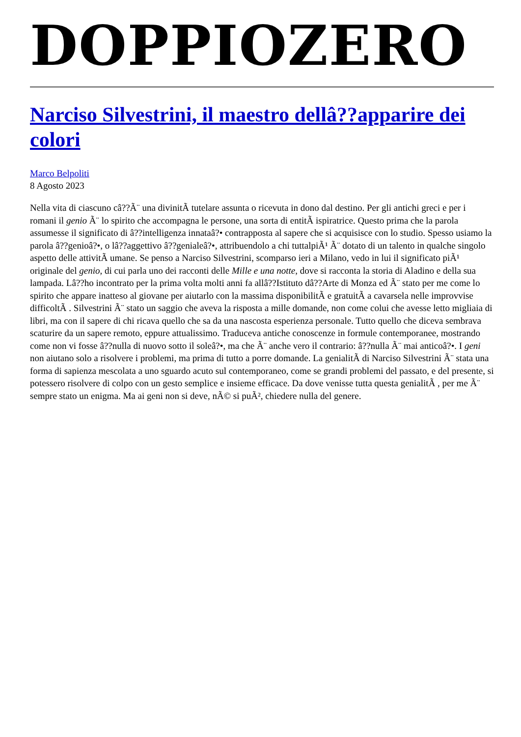DOPPIOZERO
Narciso Silvestrini, il maestro dellâ??apparire dei colori
Marco Belpoliti
8 Agosto 2023
Nella vita di ciascuno câ??Ã¨ una divinitÃ tutelare assunta o ricevuta in dono dal destino. Per gli antichi greci e per i romani il genio Ã¨ lo spirito che accompagna le persone, una sorta di entitÃ ispiratrice. Questo prima che la parola assumesse il significato di â??intelligenza innataâ?• contrapposta al sapere che si acquisisce con lo studio. Spesso usiamo la parola â??genioâ?•, o lâ??aggettivo â??genialeâ?•, attribuendolo a chi tuttalpiÃ¹ Ã¨ dotato di un talento in qualche singolo aspetto delle attivitÃ umane. Se penso a Narciso Silvestrini, scomparso ieri a Milano, vedo in lui il significato piÃ¹ originale del genio, di cui parla uno dei racconti delle Mille e una notte, dove si racconta la storia di Aladino e della sua lampada. Lâ??ho incontrato per la prima volta molti anni fa allâ??Istituto dâ??Arte di Monza ed Ã¨ stato per me come lo spirito che appare inatteso al giovane per aiutarlo con la massima disponibilitÃ e gratuitÃ a cavarsela nelle improvvise difficoltÃ . Silvestrini Ã¨ stato un saggio che aveva la risposta a mille domande, non come colui che avesse letto migliaia di libri, ma con il sapere di chi ricava quello che sa da una nascosta esperienza personale. Tutto quello che diceva sembrava scaturire da un sapere remoto, eppure attualissimo. Traduceva antiche conoscenze in formule contemporanee, mostrando come non vi fosse â??nulla di nuovo sotto il soleâ?•, ma che Ã¨ anche vero il contrario: â??nulla Ã¨ mai anticoâ?•. I geni non aiutano solo a risolvere i problemi, ma prima di tutto a porre domande. La genialitÃ di Narciso Silvestrini Ã¨ stata una forma di sapienza mescolata a uno sguardo acuto sul contemporaneo, come se grandi problemi del passato, e del presente, si potessero risolvere di colpo con un gesto semplice e insieme efficace. Da dove venisse tutta questa genialitÃ , per me Ã¨ sempre stato un enigma. Ma ai geni non si deve, nÃ© si puÃ², chiedere nulla del genere.